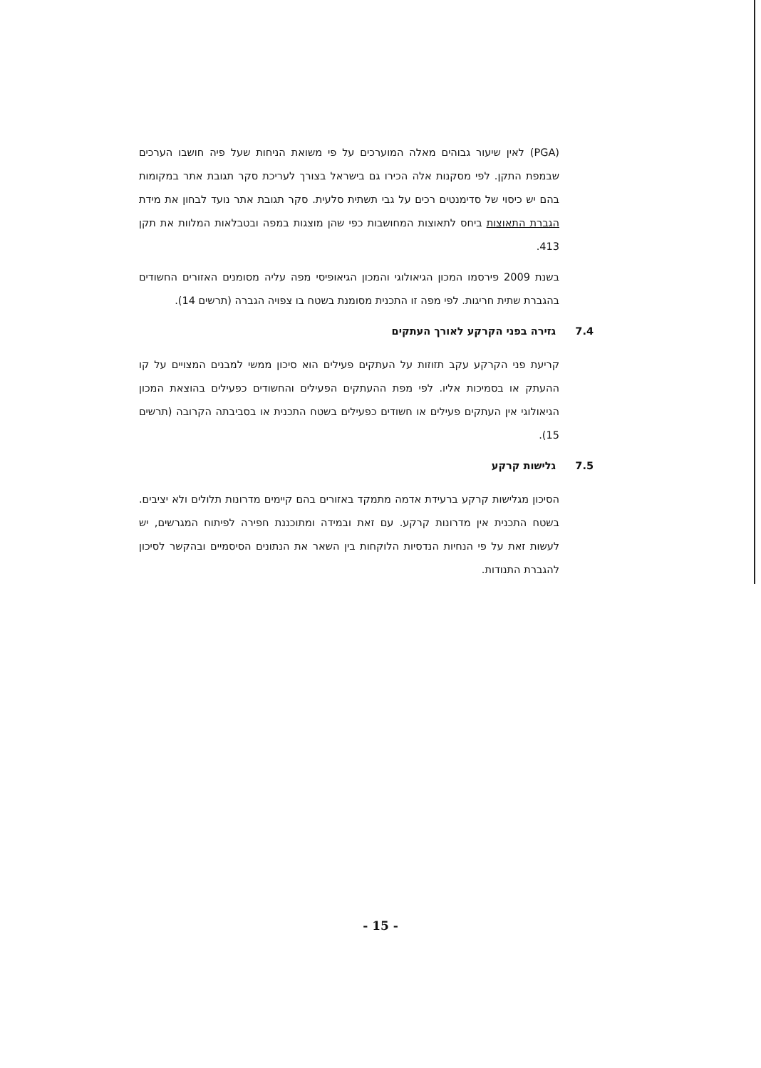(PGA) לאין שיעור גבוהים מאלה המוערכים על פי משואת הניחות שעל פיה חושבו הערכים שבמפת התקן. לפי מסקנות אלה הכירו גם בישראל בצורך לעריכת סקר תגובת אתר במקומות בהם יש כיסוי של סדימנטים רכים על גבי תשתית סלעית. סקר תגובת אתר נועד לבחון את מידת הגברת התאוצות ביחס לתאוצות המחושבות כפי שהן מוצגות במפה ובטבלאות המלוות את תקן 413.
בשנת 2009 פירסמו המכון הגיאולוגי והמכון הגיאופיסי מפה עליה מסומנים האזורים החשודים בהגברת שתית חריגות. לפי מפה זו התכנית מסומנת בשטח בו צפויה הגברה (תרשים 14).
7.4 גזירה בפני הקרקע לאורך העתקים
קריעת פני הקרקע עקב תזוזות על העתקים פעילים הוא סיכון ממשי למבנים המצויים על קו ההעתק או בסמיכות אליו. לפי מפת ההעתקים הפעילים והחשודים כפעילים בהוצאת המכון הגיאולוגי אין העתקים פעילים או חשודים כפעילים בשטח התכנית או בסביבתה הקרובה (תרשים 15).
7.5 גלישות קרקע
הסיכון מגלישות קרקע ברעידת אדמה מתמקד באזורים בהם קיימים מדרונות תלולים ולא יציבים. בשטח התכנית אין מדרונות קרקע. עם זאת ובמידה ומתוכננת חפירה לפיתוח המגרשים, יש לעשות זאת על פי הנחיות הנדסיות הלוקחות בין השאר את הנתונים הסיסמיים ובהקשר לסיכון להגברת התנודות.
- 15 -